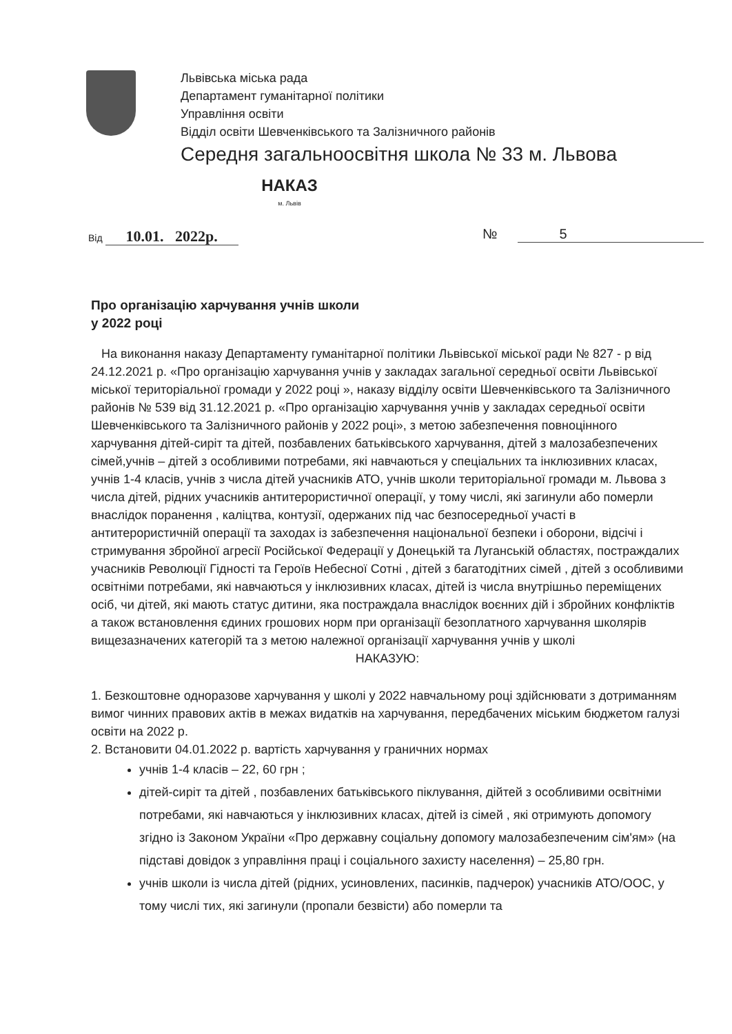Львівська міська рада
Департамент гуманітарної політики
Управління освіти
Відділ освіти Шевченківського та Залізничного районів
Середня загальноосвітня школа № 33 м. Львова
НАКАЗ
м. Львів
Від 10.01. 2022р. № 5
Про організацію харчування учнів школи
у 2022 році
На виконання наказу Департаменту гуманітарної політики Львівської міської ради № 827 - р від 24.12.2021 р. «Про організацію харчування учнів у закладах загальної середньої освіти Львівської міської територіальної громади у 2022 році », наказу відділу освіти Шевченківського та Залізничного районів № 539 від 31.12.2021 р. «Про організацію харчування учнів у закладах середньої освіти Шевченківського та Залізничного районів у 2022 році», з метою забезпечення повноцінного харчування дітей-сиріт та дітей, позбавлених батьківського харчування, дітей з малозабезпечених сімей,учнів – дітей з особливими потребами, які навчаються у спеціальних та інклюзивних класах, учнів 1-4 класів, учнів з числа дітей учасників АТО, учнів школи територіальної громади м. Львова з числа дітей, рідних учасників антитерористичної операції, у тому числі, які загинули або померли внаслідок поранення , каліцтва, контузії, одержаних під час безпосередньої участі в антитерористичній операції та заходах із забезпечення національної безпеки і оборони, відсічі і стримування збройної агресії Російської Федерації у Донецькій та Луганській областях, постраждалих учасників Революції Гідності та Героїв Небесної Сотні , дітей з багатодітних сімей , дітей з особливими освітніми потребами, які навчаються у інклюзивних класах, дітей із числа внутрішньо переміщених осіб, чи дітей, які мають статус дитини, яка постраждала внаслідок воєнних дій і збройних конфліктів а також встановлення єдиних грошових норм при організації безоплатного харчування школярів вищезазначених категорій та з метою належної організації харчування учнів у школі
НАКАЗУЮ:
1. Безкоштовне одноразове харчування у школі у 2022 навчальному році здійснювати з дотриманням вимог чинних правових актів в межах видатків на харчування, передбачених міським бюджетом галузі освіти на 2022 р.
2. Встановити 04.01.2022 р. вартість харчування у граничних нормах
учнів 1-4 класів – 22, 60 грн ;
дітей-сиріт та дітей , позбавлених батьківського піклування, дійтей з особливими освітніми потребами, які навчаються у інклюзивних класах, дітей із сімей , які отримують допомогу згідно із Законом України «Про державну соціальну допомогу малозабезпеченим сім'ям» (на підставі довідок з управління праці і соціального захисту населення) – 25,80 грн.
учнів школи із числа дітей (рідних, усиновлених, пасинків, падчерок) учасників АТО/ООС, у тому числі тих, які загинули (пропали безвісти) або померли та